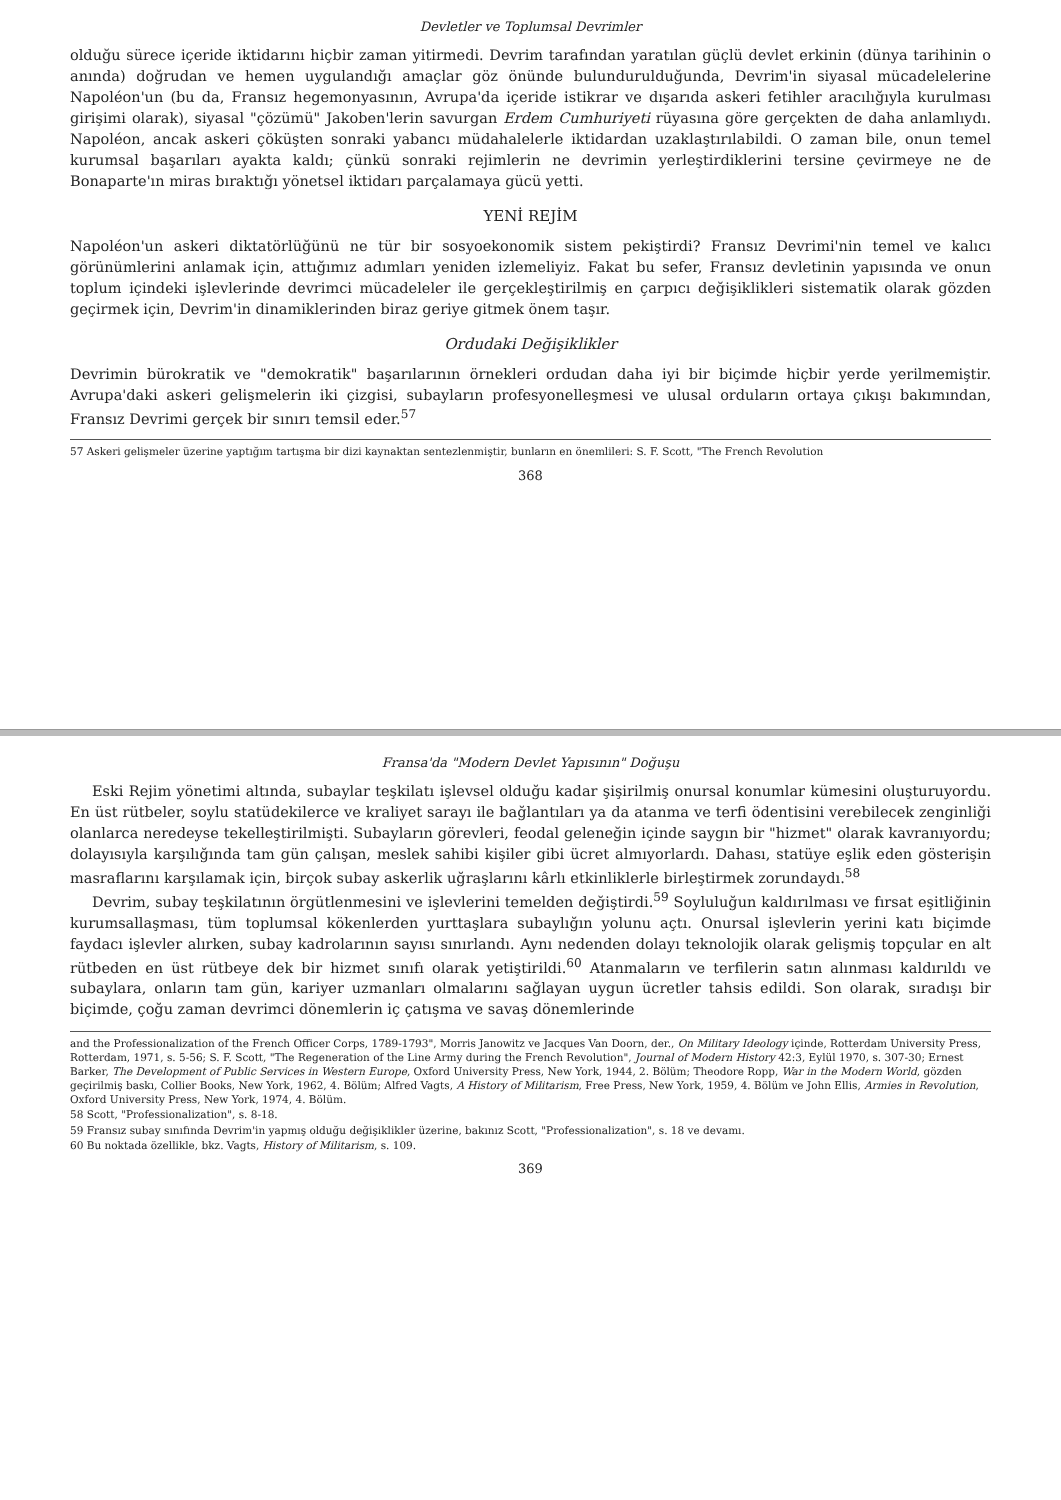Devletler ve Toplumsal Devrimler
olduğu sürece içeride iktidarını hiçbir zaman yitirmedi. Devrim tarafından yaratılan güçlü devlet erkinin (dünya tarihinin o anında) doğrudan ve hemen uygulandığı amaçlar göz önünde bulundurulduğunda, Devrim'in siyasal mücadelelerine Napoléon'un (bu da, Fransız hegemonyasının, Avrupa'da içeride istikrar ve dışarıda askeri fetihler aracılığıyla kurulması girişimi olarak), siyasal "çözümü" Jakoben'lerin savurgan Erdem Cumhuriyeti rüyasına göre gerçekten de daha anlamlıydı. Napoléon, ancak askeri çöküşten sonraki yabancı müdahalelerle iktidardan uzaklaştırılabildi. O zaman bile, onun temel kurumsal başarıları ayakta kaldı; çünkü sonraki rejimlerin ne devrimin yerleştirdiklerini tersine çevirmeye ne de Bonaparte'ın miras bıraktığı yönetsel iktidarı parçalamaya gücü yetti.
YENİ REJİM
Napoléon'un askeri diktatörlüğünü ne tür bir sosyoekonomik sistem pekiştirdi? Fransız Devrimi'nin temel ve kalıcı görünümlerini anlamak için, attığımız adımları yeniden izlemeliyiz. Fakat bu sefer, Fransız devletinin yapısında ve onun toplum içindeki işlevlerinde devrimci mücadeleler ile gerçekleştirilmiş en çarpıcı değişiklikleri sistematik olarak gözden geçirmek için, Devrim'in dinamiklerinden biraz geriye gitmek önem taşır.
Ordudaki Değişiklikler
Devrimin bürokratik ve "demokratik" başarılarının örnekleri ordudan daha iyi bir biçimde hiçbir yerde yerilmemiştir. Avrupa'daki askeri gelişmelerin iki çizgisi, subayların profesyonelleşmesi ve ulusal orduların ortaya çıkışı bakımından, Fransız Devrimi gerçek bir sınırı temsil eder.<sup>57</sup>
57 Askeri gelişmeler üzerine yaptığım tartışma bir dizi kaynaktan sentezlenmiştir, bunların en önemlileri: S. F. Scott, "The French Revolution
368
Fransa'da "Modern Devlet Yapısının" Doğuşu
Eski Rejim yönetimi altında, subaylar teşkilatı işlevsel olduğu kadar şişirilmiş onursal konumlar kümesini oluşturuyordu. En üst rütbeler, soylu statüdekilerce ve kraliyet sarayı ile bağlantıları ya da atanma ve terfi ödentisini verebilecek zenginliği olanlarca neredeyse tekelleştirilmişti. Subayların görevleri, feodal geleneğin içinde saygın bir "hizmet" olarak kavranıyordu; dolayısıyla karşılığında tam gün çalışan, meslek sahibi kişiler gibi ücret almıyorlardı. Dahası, statüye eşlik eden gösterişin masraflarını karşılamak için, birçok subay askerlik uğraşlarını kârlı etkinliklerle birleştirmek zorundaydı.<sup>58</sup>
Devrim, subay teşkilatının örgütlenmesini ve işlevlerini temelden değiştirdi.<sup>59</sup> Soyluluğun kaldırılması ve fırsat eşitliğinin kurumsallaşması, tüm toplumsal kökenlerden yurttaşlara subaylığın yolunu açtı. Onursal işlevlerin yerini katı biçimde faydacı işlevler alırken, subay kadrolarının sayısı sınırlandı. Aynı nedenden dolayı teknolojik olarak gelişmiş topçular en alt rütbeden en üst rütbeye dek bir hizmet sınıfı olarak yetiştirildi.<sup>60</sup> Atanmaların ve terfilerin satın alınması kaldırıldı ve subaylara, onların tam gün, kariyer uzmanları olmalarını sağlayan uygun ücretler tahsis edildi. Son olarak, sıradışı bir biçimde, çoğu zaman devrimci dönemlerin iç çatışma ve savaş dönemlerinde
and the Professionalization of the French Officer Corps, 1789-1793", Morris Janowitz ve Jacques Van Doorn, der., On Military Ideology içinde, Rotterdam University Press, Rotterdam, 1971, s. 5-56; S. F. Scott, "The Regeneration of the Line Army during the French Revolution", Journal of Modern History 42:3, Eylül 1970, s. 307-30; Ernest Barker, The Development of Public Services in Western Europe, Oxford University Press, New York, 1944, 2. Bölüm; Theodore Ropp, War in the Modern World, gözden geçirilmiş baskı, Collier Books, New York, 1962, 4. Bölüm; Alfred Vagts, A History of Militarism, Free Press, New York, 1959, 4. Bölüm ve John Ellis, Armies in Revolution, Oxford University Press, New York, 1974, 4. Bölüm.
58 Scott, "Professionalization", s. 8-18.
59 Fransız subay sınıfında Devrim'in yapmış olduğu değişiklikler üzerine, bakınız Scott, "Professionalization", s. 18 ve devamı.
60 Bu noktada özellikle, bkz. Vagts, History of Militarism, s. 109.
369